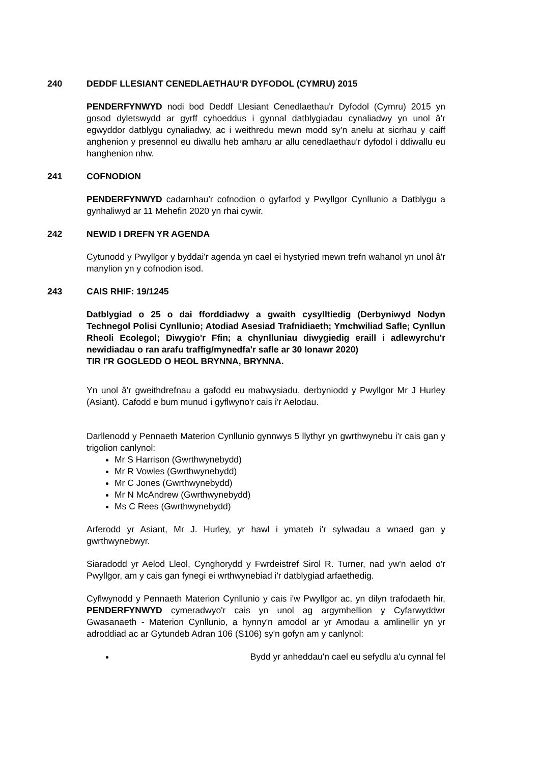240 DEDDF LLESIANT CENEDLAETHAU’R DYFODOL (CYMRU) 2015
PENDERFYNWYD nodi bod Deddf Llesiant Cenedlaethau'r Dyfodol (Cymru) 2015 yn gosod dyletswydd ar gyrff cyhoeddus i gynnal datblygiadau cynaliadwy yn unol â'r egwyddor datblygu cynaliadwy, ac i weithredu mewn modd sy'n anelu at sicrhau y caiff anghenion y presennol eu diwallu heb amharu ar allu cenedlaethau'r dyfodol i ddiwallu eu hanghenion nhw.
241 COFNODION
PENDERFYNWYD cadarnhau'r cofnodion o gyfarfod y Pwyllgor Cynllunio a Datblygu a gynhaliwyd ar 11 Mehefin 2020 yn rhai cywir.
242 NEWID I DREFN YR AGENDA
Cytunodd y Pwyllgor y byddai'r agenda yn cael ei hystyried mewn trefn wahanol yn unol â'r manylion yn y cofnodion isod.
243 CAIS RHIF: 19/1245
Datblygiad o 25 o dai fforddiadwy a gwaith cysylltiedig (Derbyniwyd Nodyn Technegol Polisi Cynllunio; Atodiad Asesiad Trafnidiaeth; Ymchwiliad Safle; Cynllun Rheoli Ecolegol; Diwygio'r Ffin; a chynlluniau diwygiedig eraill i adlewyrchu'r newidiadau o ran arafu traffig/mynedfa'r safle ar 30 Ionawr 2020)
TIR I'R GOGLEDD O HEOL BRYNNA, BRYNNA.
Yn unol â'r gweithdrefnau a gafodd eu mabwysiadu, derbyniodd y Pwyllgor Mr J Hurley (Asiant). Cafodd e bum munud i gyflwyno'r cais i'r Aelodau.
Darllenodd y Pennaeth Materion Cynllunio gynnwys 5 llythyr yn gwrthwynebu i'r cais gan y trigolion canlynol:
Mr S Harrison (Gwrthwynebydd)
Mr R Vowles (Gwrthwynebydd)
Mr C Jones (Gwrthwynebydd)
Mr N McAndrew (Gwrthwynebydd)
Ms C Rees (Gwrthwynebydd)
Arferodd yr Asiant, Mr J. Hurley, yr hawl i ymateb i'r sylwadau a wnaed gan y gwrthwynebwyr.
Siaradodd yr Aelod Lleol, Cynghorydd y Fwrdeistref Sirol R. Turner, nad yw'n aelod o'r Pwyllgor, am y cais gan fynegi ei wrthwynebiad i'r datblygiad arfaethedig.
Cyflwynodd y Pennaeth Materion Cynllunio y cais i'w Pwyllgor ac, yn dilyn trafodaeth hir, PENDERFYNWYD cymeradwyo'r cais yn unol ag argymhellion y Cyfarwyddwr Gwasanaeth - Materion Cynllunio, a hynny'n amodol ar yr Amodau a amlinellir yn yr adroddiad ac ar Gytundeb Adran 106 (S106) sy'n gofyn am y canlynol:
Bydd yr anheddau'n cael eu sefydlu a'u cynnal fel